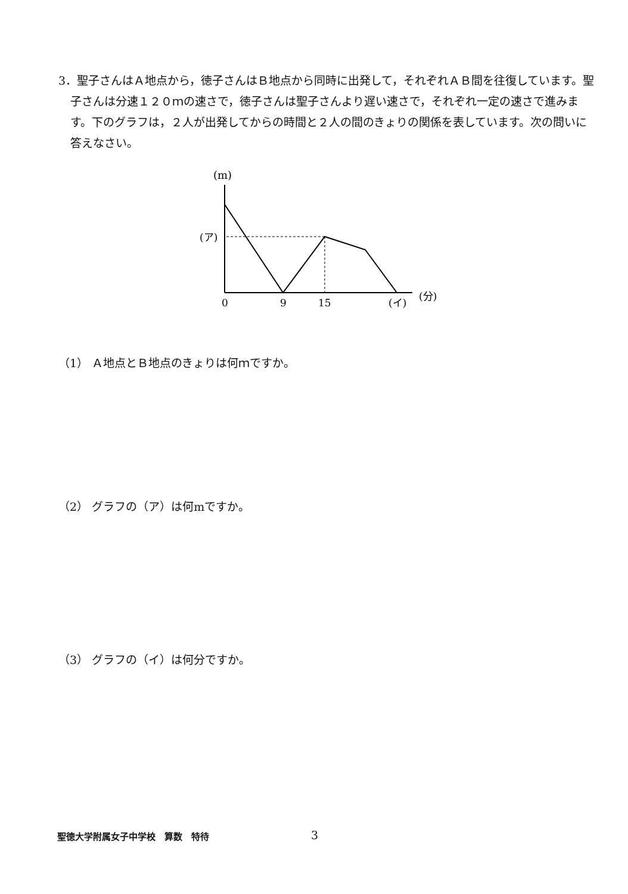3．聖子さんはＡ地点から，徳子さんはＢ地点から同時に出発して，それぞれＡＢ間を往復しています。聖子さんは分速１２０ｍの速さで，徳子さんは聖子さんより遅い速さで，それぞれ一定の速さで進みます。下のグラフは，２人が出発してからの時間と２人の間のきょりの関係を表しています。次の問いに答えなさい。
(m)
(ア)
0
9
15
(イ)
(分)
（1） Ａ地点とＢ地点のきょりは何ｍですか。
（2） グラフの（ア）は何mですか。
（3） グラフの（イ）は何分ですか。
聖徳大学附属女子中学校　算数　特待 3